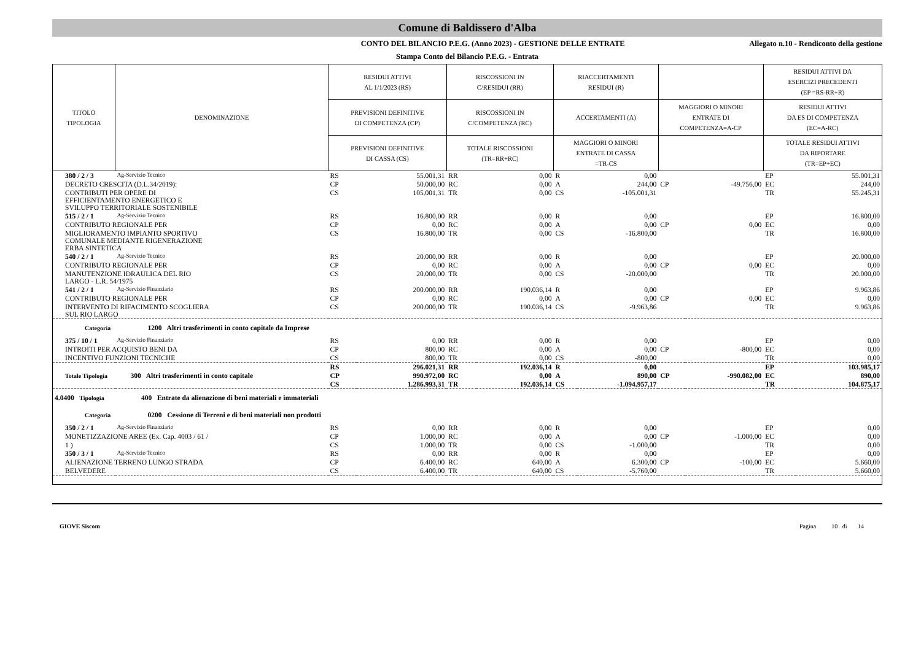Comune di Baldissero d'Alba
CONTO DEL BILANCIO P.E.G. (Anno 2023) - GESTIONE DELLE ENTRATE
Allegato n.10 - Rendiconto della gestione
Stampa Conto del Bilancio P.E.G. - Entrata
| TITOLO TIPOLOGIA | DENOMINAZIONE | | RESIDUI ATTIVI AL 1/1/2023 (RS) | | RISCOSSIONI IN C/RESIDUI (RR) | | RIACCERTAMENTI RESIDUI (R) | | | | RESIDUI ATTIVI DA ESERCIZI PRECEDENTI (EP =RS-RR+R) | |
| --- | --- | --- | --- | --- | --- | --- | --- | --- | --- | --- | --- | --- |
| | | | PREVISIONI DEFINITIVE DI COMPETENZA (CP) | | RISCOSSIONI IN C/COMPETENZA (RC) | | ACCERTAMENTI (A) | | MAGGIORI O MINORI ENTRATE DI COMPETENZA=A-CP | | RESIDUI ATTIVI DA ES DI COMPETENZA (EC=A-RC) | |
| | | | PREVISIONI DEFINITIVE DI CASSA (CS) | | TOTALE RISCOSSIONI (TR=RR+RC) | | MAGGIORI O MINORI ENTRATE DI CASSA =TR-CS | | | | TOTALE RESIDUI ATTIVI DA RIPORTARE (TR=EP+EC) | |
| 380 / 2 / 3 | | Ag-Servizio Tecnico | RS | 55.001,31 | RR | 0,00 | R | 0,00 | | | EP | 55.001,31 |
| DECRETO CRESCITA (D.L.34/2019): | | | CP | 50.000,00 | RC | 0,00 | A | 244,00 | CP | -49.756,00 | EC | 244,00 |
| CONTRIBUTI PER OPERE DI EFFICIENTAMENTO ENERGETICO E SVILUPPO TERRITORIALE SOSTENIBILE | | | CS | 105.001,31 | TR | 0,00 | CS | -105.001,31 | | | TR | 55.245,31 |
| 515 / 2 / 1 | | Ag-Servizio Tecnico | RS | 16.800,00 | RR | 0,00 | R | 0,00 | | | EP | 16.800,00 |
| CONTRIBUTO REGIONALE PER | | | CP | 0,00 | RC | 0,00 | A | 0,00 | CP | 0,00 | EC | 0,00 |
| MIGLIORAMENTO IMPIANTO SPORTIVO COMUNALE MEDIANTE RIGENERAZIONE ERBA SINTETICA | | | CS | 16.800,00 | TR | 0,00 | CS | -16.800,00 | | | TR | 16.800,00 |
| 540 / 2 / 1 | | Ag-Servizio Tecnico | RS | 20.000,00 | RR | 0,00 | R | 0,00 | | | EP | 20.000,00 |
| CONTRIBUTO REGIONALE PER | | | CP | 0,00 | RC | 0,00 | A | 0,00 | CP | 0,00 | EC | 0,00 |
| MANUTENZIONE IDRAULICA DEL RIO LARGO - L.R. 54/1975 | | | CS | 20.000,00 | TR | 0,00 | CS | -20.000,00 | | | TR | 20.000,00 |
| 541 / 2 / 1 | | Ag-Servizio Finanziario | RS | 200.000,00 | RR | 190.036,14 | R | 0,00 | | | EP | 9.963,86 |
| CONTRIBUTO REGIONALE PER | | | CP | 0,00 | RC | 0,00 | A | 0,00 | CP | 0,00 | EC | 0,00 |
| INTERVENTO DI RIFACIMENTO SCOGLIERA SUL RIO LARGO | | | CS | 200.000,00 | TR | 190.036,14 | CS | -9.963,86 | | | TR | 9.963,86 |
| Categoria 1200 Altri trasferimenti in conto capitale da Imprese | | | | | | | | | | | | |
| 375 / 10 / 1 | | Ag-Servizio Finanziario | RS | 0,00 | RR | 0,00 | R | 0,00 | | | EP | 0,00 |
| INTROITI PER ACQUISTO BENI DA | | | CP | 800,00 | RC | 0,00 | A | 0,00 | CP | -800,00 | EC | 0,00 |
| INCENTIVO FUNZIONI TECNICHE | | | CS | 800,00 | TR | 0,00 | CS | -800,00 | | | TR | 0,00 |
| | | | RS | 296.021,31 | RR | 192.036,14 | R | 0,00 | | | EP | 103.985,17 |
| Totale Tipologia 300 Altri trasferimenti in conto capitale | | | CP | 990.972,00 | RC | 0,00 | A | 890,00 | CP | -990.082,00 | EC | 890,00 |
| | | | CS | 1.286.993,31 | TR | 192.036,14 | CS | -1.094.957,17 | | | TR | 104.875,17 |
| 4.0400 Tipologia 400 Entrate da alienazione di beni materiali e immateriali | | | | | | | | | | | | |
| Categoria 0200 Cessione di Terreni e di beni materiali non prodotti | | | | | | | | | | | | |
| 350 / 2 / 1 | | Ag-Servizio Finanziario | RS | 0,00 | RR | 0,00 | R | 0,00 | | | EP | 0,00 |
| MONETIZZAZIONE AREE (Ex. Cap. 4003 / 61 / | | | CP | 1.000,00 | RC | 0,00 | A | 0,00 | CP | -1.000,00 | EC | 0,00 |
| 1 ) | | | CS | 1.000,00 | TR | 0,00 | CS | -1.000,00 | | | TR | 0,00 |
| 350 / 3 / 1 | | Ag-Servizio Tecnico | RS | 0,00 | RR | 0,00 | R | 0,00 | | | EP | 0,00 |
| ALIENAZIONE TERRENO LUNGO STRADA | | | CP | 6.400,00 | RC | 640,00 | A | 6.300,00 | CP | -100,00 | EC | 5.660,00 |
| BELVEDERE | | | CS | 6.400,00 | TR | 640,00 | CS | -5.760,00 | | | TR | 5.660,00 |
GIOVE Siscom Pagina 10 di 14